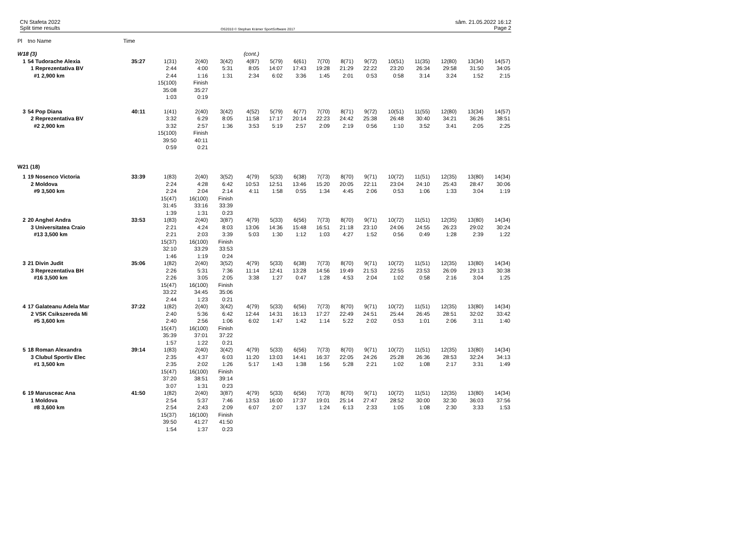CN Stafeta 2022
Split time results
OS2010 © Stephan Krämer SportSoftware 2017
sâm. 21.05.2022 16:12
Page 2
| Pl | tno Name | Time | | | | | | | | | | | | | | |
| W18 (3) | | | | | | (cont.) | | | | | | | | | | |
| 1 | 54 Tudorache Alexia 1 Reprezentativa BV #1 2,900 km | 35:27 | 1(31) 2:44 2:44 15(100) 35:08 1:03 | 2(40) 4:00 1:16 Finish 35:27 0:19 | 3(42) 5:31 1:31 | 4(87) 8:05 2:34 | 5(79) 14:07 6:02 | 6(61) 17:43 3:36 | 7(70) 19:28 1:45 | 8(71) 21:29 2:01 | 9(72) 22:22 0:53 | 10(51) 23:20 0:58 | 11(35) 26:34 3:14 | 12(80) 29:58 3:24 | 13(34) 31:50 1:52 | 14(57) 34:05 2:15 |
| 3 | 54 Pop Diana 2 Reprezentativa BV #2 2,900 km | 40:11 | 1(41) 3:32 3:32 15(100) 39:50 0:59 | 2(40) 6:29 2:57 Finish 40:11 0:21 | 3(42) 8:05 1:36 | 4(52) 11:58 3:53 | 5(79) 17:17 5:19 | 6(77) 20:14 2:57 | 7(70) 22:23 2:09 | 8(71) 24:42 2:19 | 9(72) 25:38 0:56 | 10(51) 26:48 1:10 | 11(55) 30:40 3:52 | 12(80) 34:21 3:41 | 13(34) 36:26 2:05 | 14(57) 38:51 2:25 |
| W21 (18) | | | | | | | | | | | | | | | | |
| 1 | 19 Nosenco Victoria 2 Moldova #9 3,500 km | 33:39 | 1(83) 2:24 2:24 15(47) 31:45 1:39 | 2(40) 4:28 2:04 16(100) 33:16 1:31 | 3(52) 6:42 2:14 Finish 33:39 0:23 | 4(79) 10:53 4:11 | 5(33) 12:51 1:58 | 6(38) 13:46 0:55 | 7(73) 15:20 1:34 | 8(70) 20:05 4:45 | 9(71) 22:11 2:06 | 10(72) 23:04 0:53 | 11(51) 24:10 1:06 | 12(35) 25:43 1:33 | 13(80) 28:47 3:04 | 14(34) 30:06 1:19 |
| 2 | 20 Anghel Andra 3 Universitatea Craio #13 3,500 km | 33:53 | 1(83) 2:21 2:21 15(37) 32:10 1:46 | 2(40) 4:24 2:03 16(100) 33:29 1:19 | 3(87) 8:03 3:39 Finish 33:53 0:24 | 4(79) 13:06 5:03 | 5(33) 14:36 1:30 | 6(56) 15:48 1:12 | 7(73) 16:51 1:03 | 8(70) 21:18 4:27 | 9(71) 23:10 1:52 | 10(72) 24:06 0:56 | 11(51) 24:55 0:49 | 12(35) 26:23 1:28 | 13(80) 29:02 2:39 | 14(34) 30:24 1:22 |
| 3 | 21 Divin Judit 3 Reprezentativa BH #16 3,500 km | 35:06 | 1(82) 2:26 2:26 15(47) 33:22 2:44 | 2(40) 5:31 3:05 16(100) 34:45 1:23 | 3(52) 7:36 2:05 Finish 35:06 0:21 | 4(79) 11:14 3:38 | 5(33) 12:41 1:27 | 6(38) 13:28 0:47 | 7(73) 14:56 1:28 | 8(70) 19:49 4:53 | 9(71) 21:53 2:04 | 10(72) 22:55 1:02 | 11(51) 23:53 0:58 | 12(35) 26:09 2:16 | 13(80) 29:13 3:04 | 14(34) 30:38 1:25 |
| 4 | 17 Galateanu Adela Mar 2 VSK Csikszereda Mi #5 3,600 km | 37:22 | 1(82) 2:40 2:40 15(47) 35:39 1:57 | 2(40) 5:36 2:56 16(100) 37:01 1:22 | 3(42) 6:42 1:06 Finish 37:22 0:21 | 4(79) 12:44 6:02 | 5(33) 14:31 1:47 | 6(56) 16:13 1:42 | 7(73) 17:27 1:14 | 8(70) 22:49 5:22 | 9(71) 24:51 2:02 | 10(72) 25:44 0:53 | 11(51) 26:45 1:01 | 12(35) 28:51 2:06 | 13(80) 32:02 3:11 | 14(34) 33:42 1:40 |
| 5 | 18 Roman Alexandra 3 Clubul Sportiv Elec #1 3,500 km | 39:14 | 1(83) 2:35 2:35 15(47) 37:20 3:07 | 2(40) 4:37 2:02 16(100) 38:51 1:31 | 3(42) 6:03 1:26 Finish 39:14 0:23 | 4(79) 11:20 5:17 | 5(33) 13:03 1:43 | 6(56) 14:41 1:38 | 7(73) 16:37 1:56 | 8(70) 22:05 5:28 | 9(71) 24:26 2:21 | 10(72) 25:28 1:02 | 11(51) 26:36 1:08 | 12(35) 28:53 2:17 | 13(80) 32:24 3:31 | 14(34) 34:13 1:49 |
| 6 | 19 Marusceac Ana 1 Moldova #8 3,600 km | 41:50 | 1(82) 2:54 2:54 15(37) 39:50 1:54 | 2(40) 5:37 2:43 16(100) 41:27 1:37 | 3(87) 7:46 2:09 Finish 41:50 0:23 | 4(79) 13:53 6:07 | 5(33) 16:00 2:07 | 6(56) 17:37 1:37 | 7(73) 19:01 1:24 | 8(70) 25:14 6:13 | 9(71) 27:47 2:33 | 10(72) 28:52 1:05 | 11(51) 30:00 1:08 | 12(35) 32:30 2:30 | 13(80) 36:03 3:33 | 14(34) 37:56 1:53 |